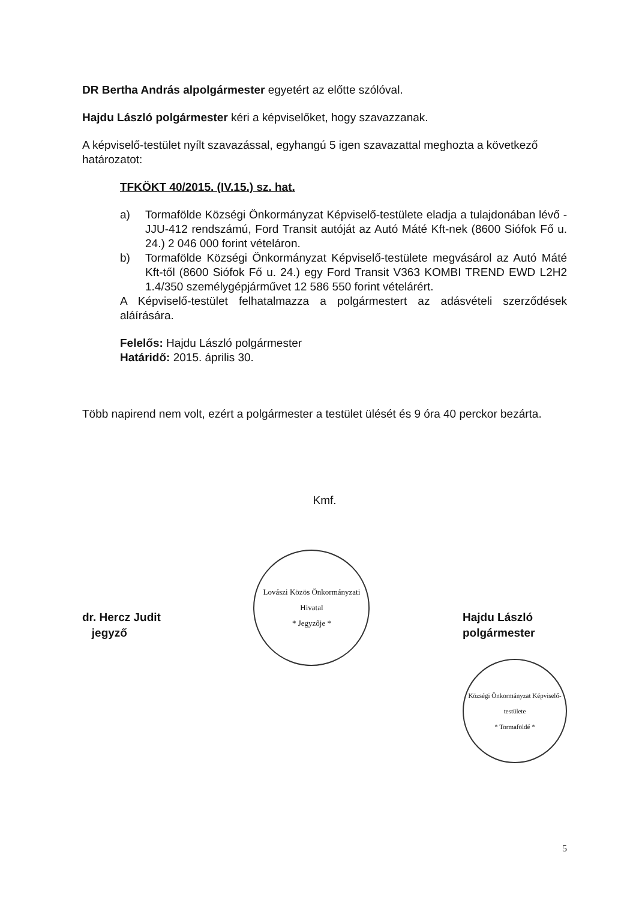DR Bertha András alpolgármester egyetért az előtte szólóval.
Hajdu László polgármester kéri a képviselőket, hogy szavazzanak.
A képviselő-testület nyílt szavazással, egyhangú 5 igen szavazattal meghozta a következő határozatot:
TFKÖKT 40/2015. (IV.15.) sz. hat.
a) Tormafölde Községi Önkormányzat Képviselő-testülete eladja a tulajdonában lévő - JJU-412 rendszámú, Ford Transit autóját az Autó Máté Kft-nek (8600 Siófok Fő u. 24.) 2 046 000 forint vételáron.
b) Tormafölde Községi Önkormányzat Képviselő-testülete megvásárol az Autó Máté Kft-től (8600 Siófok Fő u. 24.) egy Ford Transit V363 KOMBI TREND EWD L2H2 1.4/350 személygépjárművet 12 586 550 forint vételárért.
A Képviselő-testület felhatalmazza a polgármestert az adásvételi szerződések aláírására.
Felelős: Hajdu László polgármester
Határidő: 2015. április 30.
Több napirend nem volt, ezért a polgármester a testület ülését és 9 óra 40 perckor bezárta.
Kmf.
dr. Hercz Judit
jegyző
Lovászi Közös Önkormányzati Hivatal
* Jegyzője *
Hajdu László
polgármester
Községi Önkormányzat Képviselő-testülete
* Tormaföldé *
5